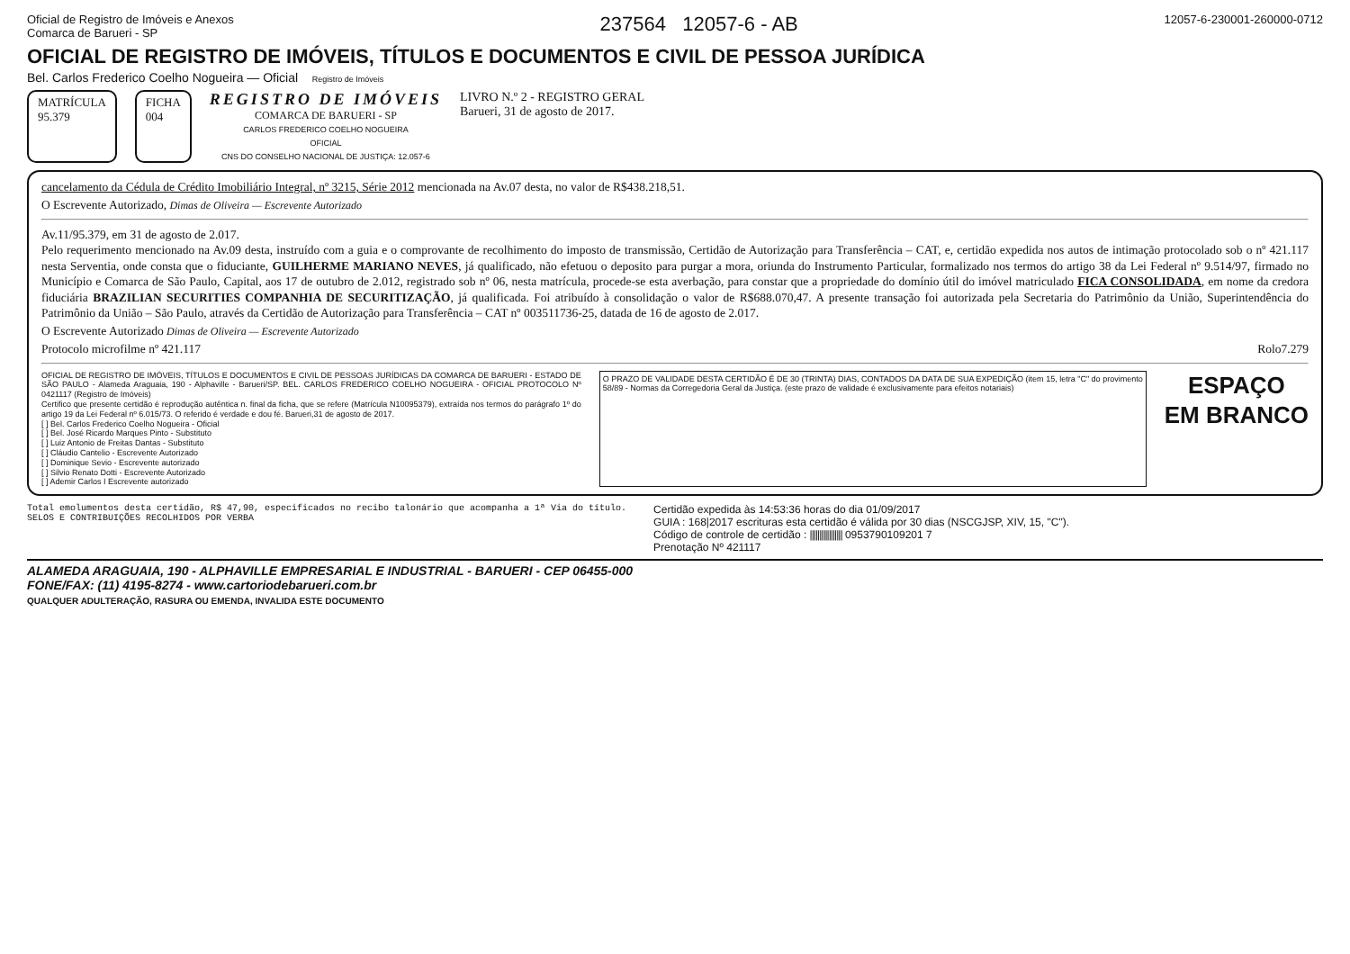Oficial de Registro de Imóveis e Anexos
Comarca de Barueri - SP 237564 12057-6 - AB 12057-6-230001-260000-0712
OFICIAL DE REGISTRO DE IMÓVEIS, TÍTULOS E DOCUMENTOS E CIVIL DE PESSOA JURÍDICA
Bel. Carlos Frederico Coelho Nogueira — Oficial Registro de Imóveis
MATRÍCULA
95.379
FICHA
004
REGISTRO DE IMÓVEIS
COMARCA DE BARUERI - SP
CARLOS FREDERICO COELHO NOGUEIRA
OFICIAL
CNS DO CONSELHO NACIONAL DE JUSTIÇA: 12.057-6
LIVRO N.º 2 - REGISTRO GERAL
Barueri, 31 de agosto de 2017.
cancelamento da Cédula de Crédito Imobiliário Integral, nº 3215, Série 2012 mencionada na Av.07 desta, no valor de R$438.218,51.
O Escrevente Autorizado, Dimas de Oliveira — Escrevente Autorizado
Av.11/95.379, em 31 de agosto de 2.017.
Pelo requerimento mencionado na Av.09 desta, instruído com a guia e o comprovante de recolhimento do imposto de transmissão, Certidão de Autorização para Transferência – CAT, e, certidão expedida nos autos de intimação protocolado sob o nº 421.117 nesta Serventia, onde consta que o fiduciante, GUILHERME MARIANO NEVES, já qualificado, não efetuou o deposito para purgar a mora, oriunda do Instrumento Particular, formalizado nos termos do artigo 38 da Lei Federal nº 9.514/97, firmado no Município e Comarca de São Paulo, Capital, aos 17 de outubro de 2.012, registrado sob nº 06, nesta matrícula, procede-se esta averbação, para constar que a propriedade do domínio útil do imóvel matriculado FICA CONSOLIDADA, em nome da credora fiduciária BRAZILIAN SECURITIES COMPANHIA DE SECURITIZAÇÃO, já qualificada. Foi atribuído à consolidação o valor de R$688.070,47. A presente transação foi autorizada pela Secretaria do Patrimônio da União, Superintendência do Patrimônio da União – São Paulo, através da Certidão de Autorização para Transferência – CAT nº 003511736-25, datada de 16 de agosto de 2.017.
O Escrevente Autorizado Dimas de Oliveira — Escrevente Autorizado
Protocolo microfilme nº 421.117 Rolo7.279
OFICIAL DE REGISTRO DE IMÓVEIS, TÍTULOS E DOCUMENTOS E CIVIL DE PESSOAS JURÍDICAS DA COMARCA DE BARUERI - ESTADO DE SÃO PAULO - Alameda Araguaia, 190 - Alphaville - Barueri/SP. BEL. CARLOS FREDERICO COELHO NOGUEIRA - OFICIAL PROTOCOLO Nº 0421117 (Registro de Imóveis)
Certifico que presente certidão é reprodução autêntica n. final da ficha, que se refere (Matrícula N10095379), extraída nos termos do parágrafo 1º do artigo 19 da Lei Federal nº 6.015/73. O referido é verdade e dou fé. Barueri,31 de agosto de 2017.
[ ] Bel. Carlos Frederico Coelho Nogueira - Oficial
[ ] Bel. José Ricardo Marques Pinto - Substituto
[ ] Luiz Antonio de Freitas Dantas - Substituto
[ ] Cláudio Cantelio - Escrevente Autorizado
[ ] Dominique Sevio - Escrevente autorizado
[ ] Silvio Renato Dotti - Escrevente Autorizado
[ ] Ademir Carlos I Escrevente autorizado
O PRAZO DE VALIDADE DESTA CERTIDÃO É DE 30 (TRINTA) DIAS, CONTADOS DA DATA DE SUA EXPEDIÇÃO (item 15, letra "C" do provimento 58/89 - Normas da Corregedoria Geral da Justiça. (este prazo de validade é exclusivamente para efeitos notariais)
ESPAÇO
EM BRANCO
Total emolumentos desta certidão, R$ 47,90, especificados no recibo talonário que acompanha a 1ª Via do título.
SELOS E CONTRIBUIÇÕES RECOLHIDOS POR VERBA
Certidão expedida às 14:53:36 horas do dia 01/09/2017
GUIA : 168|2017 escrituras esta certidão é válida por 30 dias (NSCGJSP, XIV, 15, "C").
Código de controle de certidão : ||||||||||||||||| 0953790109201 7
Prenotação Nº 421117
ALAMEDA ARAGUAIA, 190 - ALPHAVILLE EMPRESARIAL E INDUSTRIAL - BARUERI - CEP 06455-000
FONE/FAX: (11) 4195-8274 - www.cartoriodebarueri.com.br
QUALQUER ADULTERAÇÃO, RASURA OU EMENDA, INVALIDA ESTE DOCUMENTO